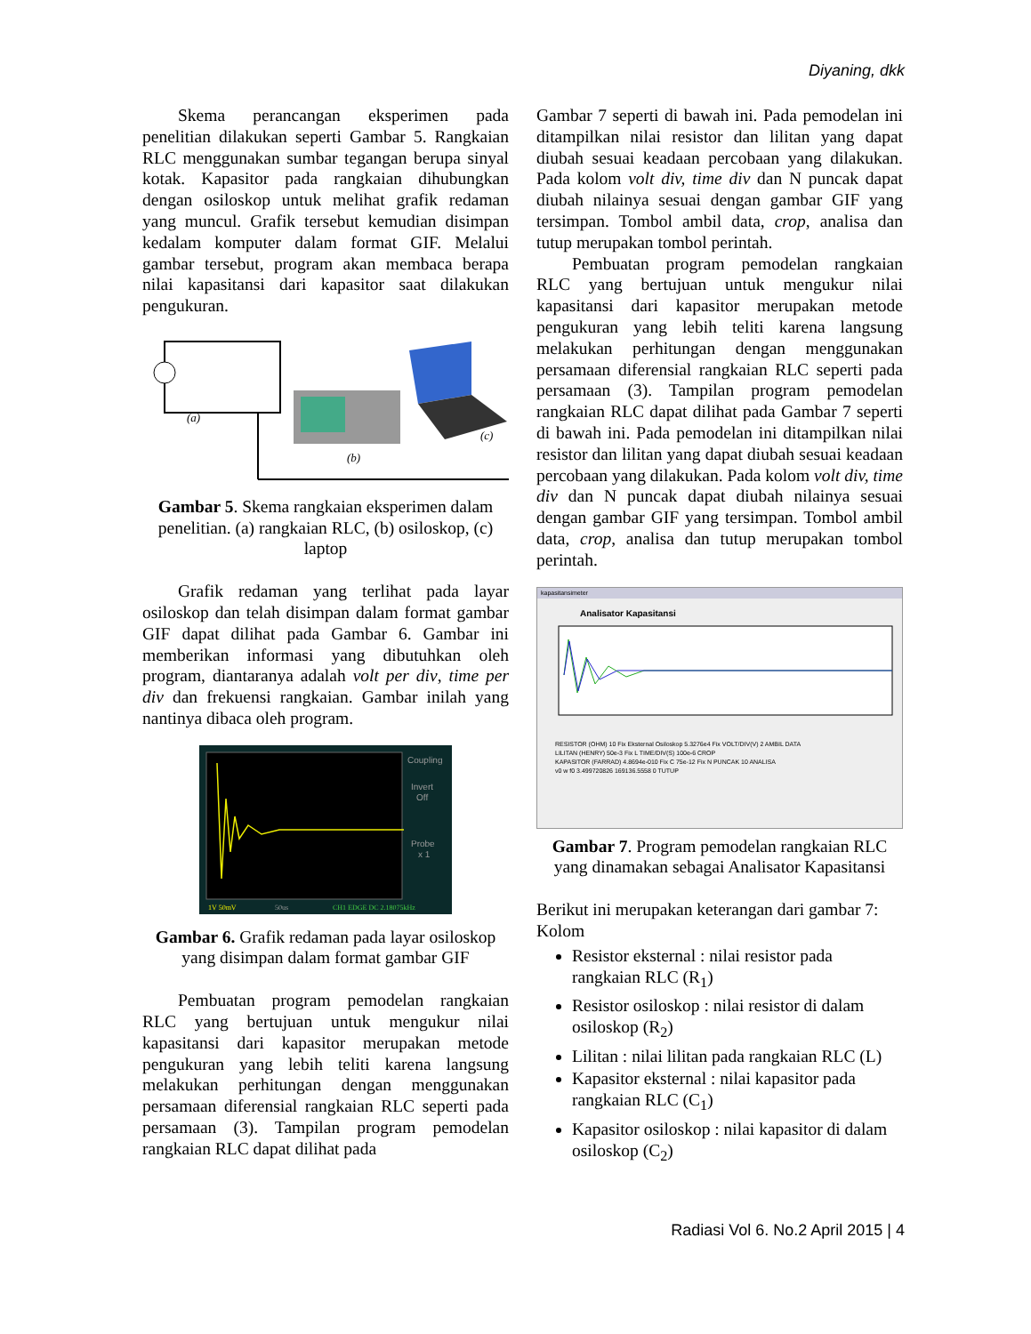Diyaning, dkk
Skema perancangan eksperimen pada penelitian dilakukan seperti Gambar 5. Rangkaian RLC menggunakan sumbar tegangan berupa sinyal kotak. Kapasitor pada rangkaian dihubungkan dengan osiloskop untuk melihat grafik redaman yang muncul. Grafik tersebut kemudian disimpan kedalam komputer dalam format GIF. Melalui gambar tersebut, program akan membaca berapa nilai kapasitansi dari kapasitor saat dilakukan pengukuran.
(a)
(b)
(c)
Gambar 5. Skema rangkaian eksperimen dalam penelitian. (a) rangkaian RLC, (b) osiloskop, (c) laptop
Grafik redaman yang terlihat pada layar osiloskop dan telah disimpan dalam format gambar GIF dapat dilihat pada Gambar 6. Gambar ini memberikan informasi yang dibutuhkan oleh program, diantaranya adalah volt per div, time per div dan frekuensi rangkaian. Gambar inilah yang nantinya dibaca oleh program.
Coupling
Invert
Off
Probe
x 1
1V 50mV
50us
CH1 EDGE DC 2.18075kHz
Gambar 6. Grafik redaman pada layar osiloskop yang disimpan dalam format gambar GIF
Pembuatan program pemodelan rangkaian RLC yang bertujuan untuk mengukur nilai kapasitansi dari kapasitor merupakan metode pengukuran yang lebih teliti karena langsung melakukan perhitungan dengan menggunakan persamaan diferensial rangkaian RLC seperti pada persamaan (3). Tampilan program pemodelan rangkaian RLC dapat dilihat pada
Gambar 7 seperti di bawah ini. Pada pemodelan ini ditampilkan nilai resistor dan lilitan yang dapat diubah sesuai keadaan percobaan yang dilakukan. Pada kolom volt div, time div dan N puncak dapat diubah nilainya sesuai dengan gambar GIF yang tersimpan. Tombol ambil data, crop, analisa dan tutup merupakan tombol perintah.
Pembuatan program pemodelan rangkaian RLC yang bertujuan untuk mengukur nilai kapasitansi dari kapasitor merupakan metode pengukuran yang lebih teliti karena langsung melakukan perhitungan dengan menggunakan persamaan diferensial rangkaian RLC seperti pada persamaan (3). Tampilan program pemodelan rangkaian RLC dapat dilihat pada Gambar 7 seperti di bawah ini. Pada pemodelan ini ditampilkan nilai resistor dan lilitan yang dapat diubah sesuai keadaan percobaan yang dilakukan. Pada kolom volt div, time div dan N puncak dapat diubah nilainya sesuai dengan gambar GIF yang tersimpan. Tombol ambil data, crop, analisa dan tutup merupakan tombol perintah.
kapasitansimeter
Analisator Kapasitansi
RESISTOR (OHM) 10 Fix Eksternal Osiloskop 5.3276e4 Fix VOLT/DIV(V) 2 AMBIL DATA
LILITAN (HENRY) 50e-3 Fix L TIME/DIV(S) 100e-6 CROP
KAPASITOR (FARRAD) 4.8694e-010 Fix C 75e-12 Fix N PUNCAK 10 ANALISA
v0 w f0 3.499720826 169136.5558 0 TUTUP
Gambar 7. Program pemodelan rangkaian RLC yang dinamakan sebagai Analisator Kapasitansi
Berikut ini merupakan keterangan dari gambar 7:
Kolom
Resistor eksternal : nilai resistor pada rangkaian RLC (R<sub>1</sub>)
Resistor osiloskop : nilai resistor di dalam osiloskop (R<sub>2</sub>)
Lilitan : nilai lilitan pada rangkaian RLC (L)
Kapasitor eksternal : nilai kapasitor pada rangkaian RLC (C<sub>1</sub>)
Kapasitor osiloskop : nilai kapasitor di dalam osiloskop (C<sub>2</sub>)
Radiasi Vol 6. No.2 April 2015 | 4